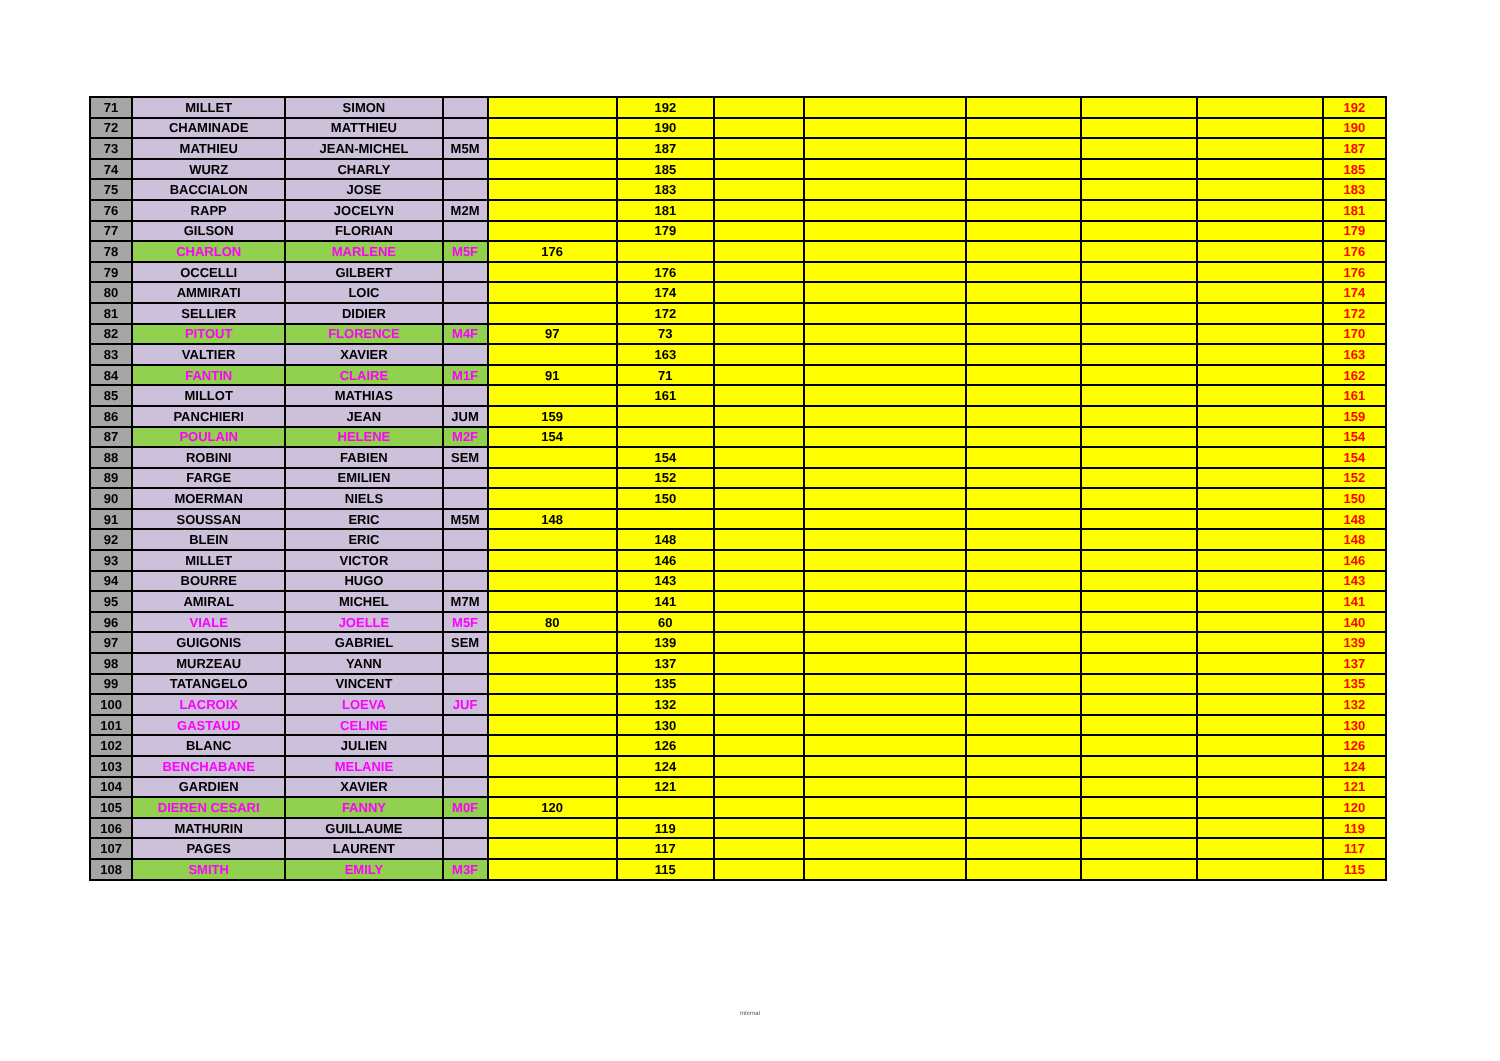| 71 | MILLET | SIMON | | | 192 | | | | | | 192 |
| 72 | CHAMINADE | MATTHIEU | | | 190 | | | | | | 190 |
| 73 | MATHIEU | JEAN-MICHEL | M5M | | 187 | | | | | | 187 |
| 74 | WURZ | CHARLY | | | 185 | | | | | | 185 |
| 75 | BACCIALON | JOSE | | | 183 | | | | | | 183 |
| 76 | RAPP | JOCELYN | M2M | | 181 | | | | | | 181 |
| 77 | GILSON | FLORIAN | | | 179 | | | | | | 179 |
| 78 | CHARLON | MARLENE | M5F | 176 | | | | | | | 176 |
| 79 | OCCELLI | GILBERT | | | 176 | | | | | | 176 |
| 80 | AMMIRATI | LOIC | | | 174 | | | | | | 174 |
| 81 | SELLIER | DIDIER | | | 172 | | | | | | 172 |
| 82 | PITOUT | FLORENCE | M4F | 97 | 73 | | | | | | 170 |
| 83 | VALTIER | XAVIER | | | 163 | | | | | | 163 |
| 84 | FANTIN | CLAIRE | M1F | 91 | 71 | | | | | | 162 |
| 85 | MILLOT | MATHIAS | | | 161 | | | | | | 161 |
| 86 | PANCHIERI | JEAN | JUM | 159 | | | | | | | 159 |
| 87 | POULAIN | HELENE | M2F | 154 | | | | | | | 154 |
| 88 | ROBINI | FABIEN | SEM | | 154 | | | | | | 154 |
| 89 | FARGE | EMILIEN | | | 152 | | | | | | 152 |
| 90 | MOERMAN | NIELS | | | 150 | | | | | | 150 |
| 91 | SOUSSAN | ERIC | M5M | 148 | | | | | | | 148 |
| 92 | BLEIN | ERIC | | | 148 | | | | | | 148 |
| 93 | MILLET | VICTOR | | | 146 | | | | | | 146 |
| 94 | BOURRE | HUGO | | | 143 | | | | | | 143 |
| 95 | AMIRAL | MICHEL | M7M | | 141 | | | | | | 141 |
| 96 | VIALE | JOELLE | M5F | 80 | 60 | | | | | | 140 |
| 97 | GUIGONIS | GABRIEL | SEM | | 139 | | | | | | 139 |
| 98 | MURZEAU | YANN | | | 137 | | | | | | 137 |
| 99 | TATANGELO | VINCENT | | | 135 | | | | | | 135 |
| 100 | LACROIX | LOEVA | JUF | | 132 | | | | | | 132 |
| 101 | GASTAUD | CELINE | | | 130 | | | | | | 130 |
| 102 | BLANC | JULIEN | | | 126 | | | | | | 126 |
| 103 | BENCHABANE | MELANIE | | | 124 | | | | | | 124 |
| 104 | GARDIEN | XAVIER | | | 121 | | | | | | 121 |
| 105 | DIEREN CESARI | FANNY | M0F | 120 | | | | | | | 120 |
| 106 | MATHURIN | GUILLAUME | | | 119 | | | | | | 119 |
| 107 | PAGES | LAURENT | | | 117 | | | | | | 117 |
| 108 | SMITH | EMILY | M3F | | 115 | | | | | | 115 |
Internal